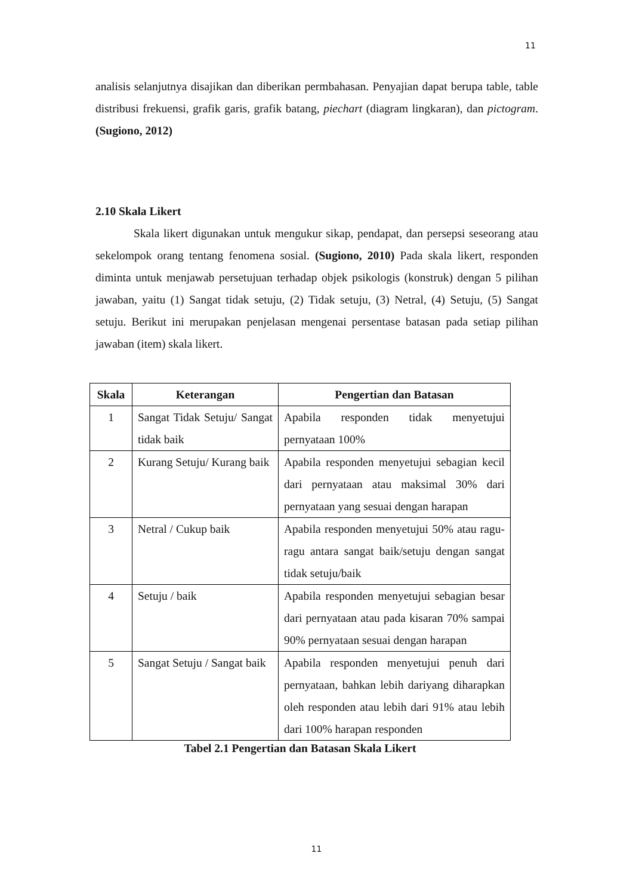11
analisis selanjutnya disajikan dan diberikan permbahasan. Penyajian dapat berupa table, table distribusi frekuensi, grafik garis, grafik batang, piechart (diagram lingkaran), dan pictogram. (Sugiono, 2012)
2.10 Skala Likert
Skala likert digunakan untuk mengukur sikap, pendapat, dan persepsi seseorang atau sekelompok orang tentang fenomena sosial. (Sugiono, 2010) Pada skala likert, responden diminta untuk menjawab persetujuan terhadap objek psikologis (konstruk) dengan 5 pilihan jawaban, yaitu (1) Sangat tidak setuju, (2) Tidak setuju, (3) Netral, (4) Setuju, (5) Sangat setuju. Berikut ini merupakan penjelasan mengenai persentase batasan pada setiap pilihan jawaban (item) skala likert.
| Skala | Keterangan | Pengertian dan Batasan |
| --- | --- | --- |
| 1 | Sangat Tidak Setuju/ Sangat tidak baik | Apabila responden tidak menyetujui pernyataan 100% |
| 2 | Kurang Setuju/ Kurang baik | Apabila responden menyetujui sebagian kecil dari pernyataan atau maksimal 30% dari pernyataan yang sesuai dengan harapan |
| 3 | Netral / Cukup baik | Apabila responden menyetujui 50% atau ragu-ragu antara sangat baik/setuju dengan sangat tidak setuju/baik |
| 4 | Setuju / baik | Apabila responden menyetujui sebagian besar dari pernyataan atau pada kisaran 70% sampai 90% pernyataan sesuai dengan harapan |
| 5 | Sangat Setuju / Sangat baik | Apabila responden menyetujui penuh dari pernyataan, bahkan lebih dariyang diharapkan oleh responden atau lebih dari 91% atau lebih dari 100% harapan responden |
Tabel 2.1 Pengertian dan Batasan Skala Likert
11